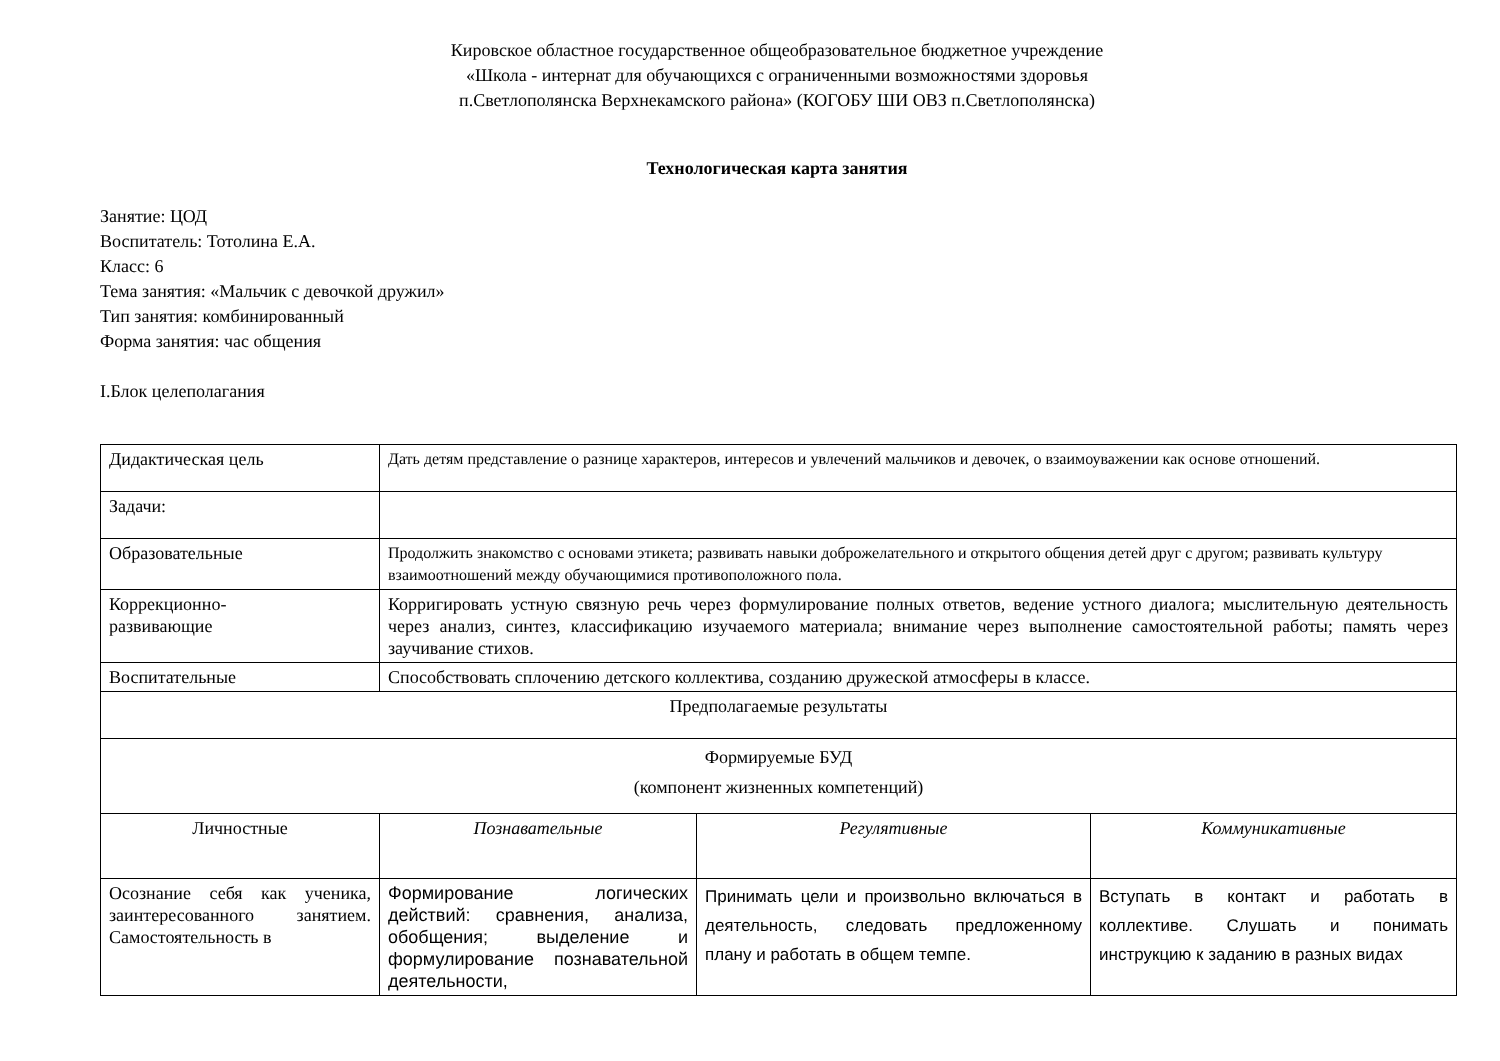Кировское областное государственное общеобразовательное бюджетное учреждение
«Школа - интернат для обучающихся с ограниченными возможностями здоровья
п.Светлополянска Верхнекамского района» (КОГОБУ ШИ ОВЗ п.Светлополянска)
Технологическая карта занятия
Занятие: ЦОД
Воспитатель: Тотолина Е.А.
Класс: 6
Тема занятия: «Мальчик с девочкой дружил»
Тип занятия: комбинированный
Форма занятия: час общения
I.Блок целеполагания
| Дидактическая цель | Дать детям представление о разнице характеров, интересов и увлечений мальчиков и девочек, о взаимоуважении как основе отношений. | | |
| Задачи: | | | |
| Образовательные | Продолжить знакомство с основами этикета; развивать навыки доброжелательного и открытого общения детей друг с другом; развивать культуру взаимоотношений между обучающимися противоположного пола. | | |
| Коррекционно- развивающие | Корригировать устную связную речь через формулирование полных ответов, ведение устного диалога; мыслительную деятельность через анализ, синтез, классификацию изучаемого материала; внимание через выполнение самостоятельной работы; память через заучивание стихов. | | |
| Воспитательные | Способствовать сплочению детского коллектива, созданию дружеской атмосферы в классе. | | |
| Предполагаемые результаты | | | |
| Формируемые БУД (компонент жизненных компетенций) | | | |
| Личностные | Познавательные | Регулятивные | Коммуникативные |
| Осознание себя как ученика, заинтересованного занятием. Самостоятельность в | Формирование логических действий: сравнения, анализа, обобщения; выделение и формулирование познавательной деятельности, | Принимать цели и произвольно включаться в деятельность, следовать предложенному плану и работать в общем темпе. | Вступать в контакт и работать в коллективе. Слушать и понимать инструкцию к заданию в разных видах |